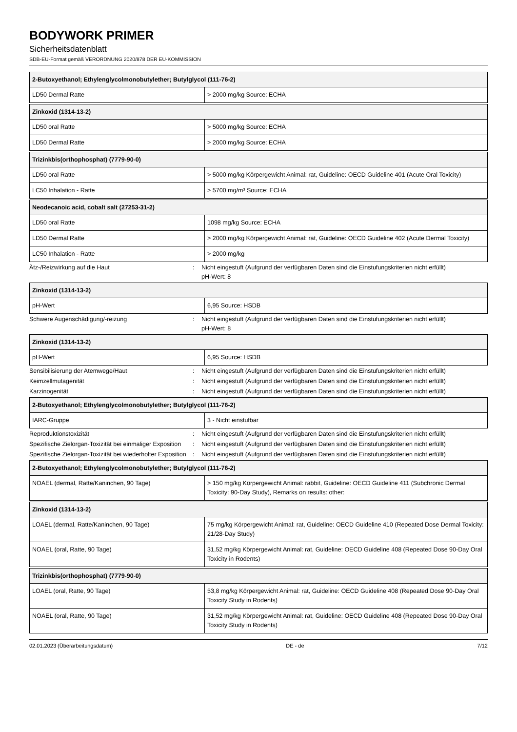BODYWORK PRIMER
Sicherheitsdatenblatt
SDB-EU-Format gemäß VERORDNUNG 2020/878 DER EU-KOMMISSION
| 2-Butoxyethanol; Ethylenglycolmonobutylether; Butylglycol (111-76-2) | |
| --- | --- |
| LD50 Dermal Ratte | > 2000 mg/kg Source: ECHA |
| Zinkoxid (1314-13-2) | |
| --- | --- |
| LD50 oral Ratte | > 5000 mg/kg Source: ECHA |
| LD50 Dermal Ratte | > 2000 mg/kg Source: ECHA |
| Trizinkbis(orthophosphat) (7779-90-0) | |
| --- | --- |
| LD50 oral Ratte | > 5000 mg/kg Körpergewicht Animal: rat, Guideline: OECD Guideline 401 (Acute Oral Toxicity) |
| LC50 Inhalation - Ratte | > 5700 mg/m³ Source: ECHA |
| Neodecanoic acid, cobalt salt (27253-31-2) | |
| --- | --- |
| LD50 oral Ratte | 1098 mg/kg Source: ECHA |
| LD50 Dermal Ratte | > 2000 mg/kg Körpergewicht Animal: rat, Guideline: OECD Guideline 402 (Acute Dermal Toxicity) |
| LC50 Inhalation - Ratte | > 2000 mg/kg |
Ätz-/Reizwirkung auf die Haut : Nicht eingestuft (Aufgrund der verfügbaren Daten sind die Einstufungskriterien nicht erfüllt)
pH-Wert: 8
| Zinkoxid (1314-13-2) | |
| --- | --- |
| pH-Wert | 6,95 Source: HSDB |
Schwere Augenschädigung/-reizung : Nicht eingestuft (Aufgrund der verfügbaren Daten sind die Einstufungskriterien nicht erfüllt)
pH-Wert: 8
| Zinkoxid (1314-13-2) | |
| --- | --- |
| pH-Wert | 6,95 Source: HSDB |
Sensibilisierung der Atemwege/Haut : Nicht eingestuft (Aufgrund der verfügbaren Daten sind die Einstufungskriterien nicht erfüllt)
Keimzellmutagenität : Nicht eingestuft (Aufgrund der verfügbaren Daten sind die Einstufungskriterien nicht erfüllt)
Karzinogenität : Nicht eingestuft (Aufgrund der verfügbaren Daten sind die Einstufungskriterien nicht erfüllt)
| 2-Butoxyethanol; Ethylenglycolmonobutylether; Butylglycol (111-76-2) | |
| --- | --- |
| IARC-Gruppe | 3 - Nicht einstufbar |
Reproduktionstoxizität : Nicht eingestuft (Aufgrund der verfügbaren Daten sind die Einstufungskriterien nicht erfüllt)
Spezifische Zielorgan-Toxizität bei einmaliger Exposition
: Nicht eingestuft (Aufgrund der verfügbaren Daten sind die Einstufungskriterien nicht erfüllt)
Spezifische Zielorgan-Toxizität bei wiederholter Exposition
: Nicht eingestuft (Aufgrund der verfügbaren Daten sind die Einstufungskriterien nicht erfüllt)
| 2-Butoxyethanol; Ethylenglycolmonobutylether; Butylglycol (111-76-2) | |
| --- | --- |
| NOAEL (dermal, Ratte/Kaninchen, 90 Tage) | > 150 mg/kg Körpergewicht Animal: rabbit, Guideline: OECD Guideline 411 (Subchronic Dermal Toxicity: 90-Day Study), Remarks on results: other: |
| Zinkoxid (1314-13-2) | |
| --- | --- |
| LOAEL (dermal, Ratte/Kaninchen, 90 Tage) | 75 mg/kg Körpergewicht Animal: rat, Guideline: OECD Guideline 410 (Repeated Dose Dermal Toxicity: 21/28-Day Study) |
| NOAEL (oral, Ratte, 90 Tage) | 31,52 mg/kg Körpergewicht Animal: rat, Guideline: OECD Guideline 408 (Repeated Dose 90-Day Oral Toxicity in Rodents) |
| Trizinkbis(orthophosphat) (7779-90-0) | |
| --- | --- |
| LOAEL (oral, Ratte, 90 Tage) | 53,8 mg/kg Körpergewicht Animal: rat, Guideline: OECD Guideline 408 (Repeated Dose 90-Day Oral Toxicity Study in Rodents) |
| NOAEL (oral, Ratte, 90 Tage) | 31,52 mg/kg Körpergewicht Animal: rat, Guideline: OECD Guideline 408 (Repeated Dose 90-Day Oral Toxicity Study in Rodents) |
02.01.2023 (Überarbeitungsdatum) DE - de 7/12